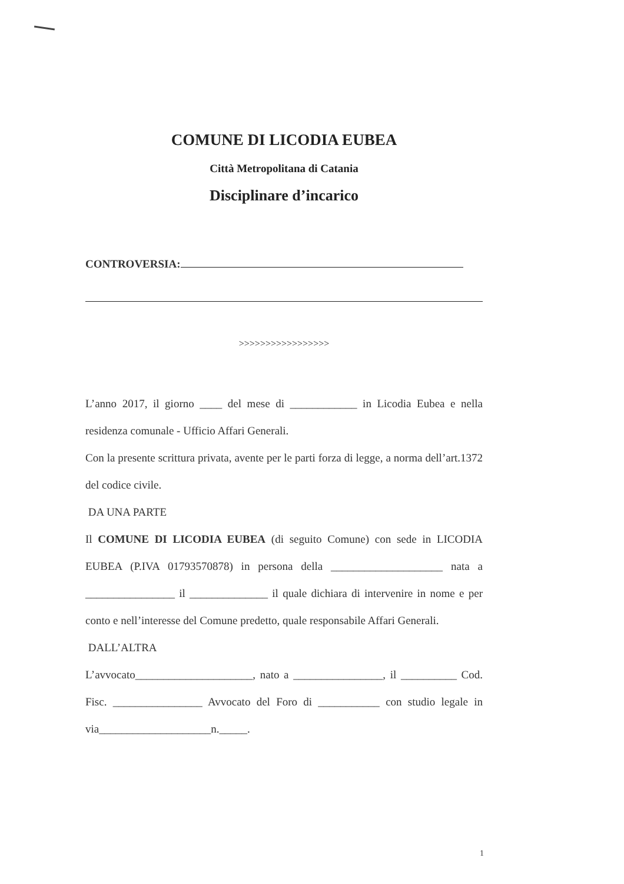COMUNE DI LICODIA EUBEA
Città Metropolitana di Catania
Disciplinare d’incarico
CONTROVERSIA:
>>>>>>>>>>>>>>>>>
L’anno 2017, il giorno ____ del mese di ____________ in Licodia Eubea e nella residenza comunale - Ufficio Affari Generali.
Con la presente scrittura privata, avente per le parti forza di legge, a norma dell’art.1372 del codice civile.
DA UNA PARTE
Il COMUNE DI LICODIA EUBEA (di seguito Comune) con sede in LICODIA EUBEA (P.IVA 01793570878) in persona della ____________________ nata a ________________ il ______________ il quale dichiara di intervenire in nome e per conto e nell’interesse del Comune predetto, quale responsabile Affari Generali.
DALL’ALTRA
L’avvocato_____________________, nato a ________________, il __________ Cod. Fisc. ________________ Avvocato del Foro di ___________ con studio legale in via____________________n._____.
1